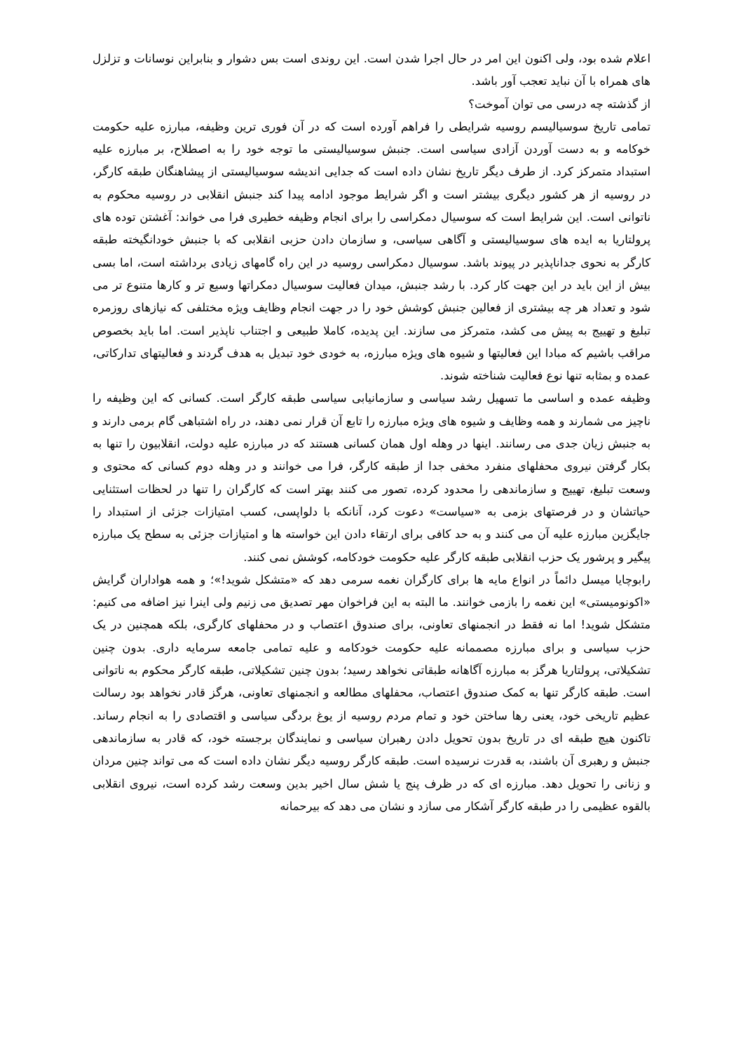اعلام شده بود، ولی اکنون این امر در حال اجرا شدن است. این روندی است بس دشوار و بنابراین نوسانات و تزلزل های همراه با آن نباید تعجب آور باشد.
از گذشته چه درسی می توان آموخت؟
تمامی تاریخ سوسیالیسم روسیه شرایطی را فراهم آورده است که در آن فوری ترین وظیفه، مبارزه علیه حکومت خوکامه و به دست آوردن آزادی سیاسی است. جنبش سوسیالیستی ما توجه خود را به اصطلاح، بر مبارزه علیه استبداد متمرکز کرد. از طرف دیگر تاریخ نشان داده است که جدایی اندیشه سوسیالیستی از پیشاهنگان طبقه کارگر، در روسیه از هر کشور دیگری بیشتر است و اگر شرایط موجود ادامه پیدا کند جنبش انقلابی در روسیه محکوم به ناتوانی است. این شرایط است که سوسیال دمکراسی را برای انجام وظیفه خطیری فرا می خواند: آغشتن توده های پرولتاریا به ایده های سوسیالیستی و آگاهی سیاسی، و سازمان دادن حزبی انقلابی که با جنبش خودانگیخته طبقه کارگر به نحوی جداناپذیر در پیوند باشد. سوسیال دمکراسی روسیه در این راه گامهای زیادی برداشته است، اما بسی بیش از این باید در این جهت کار کرد. با رشد جنبش، میدان فعالیت سوسیال دمکراتها وسیع تر و کارها متنوع تر می شود و تعداد هر چه بیشتری از فعالین جنبش کوشش خود را در جهت انجام وظایف ویژه مختلفی که نیازهای روزمره تبلیغ و تهییج به پیش می کشد، متمرکز می سازند. این پدیده، کاملا طبیعی و اجتناب ناپذیر است. اما باید بخصوص مراقب باشیم که مبادا این فعالیتها و شیوه های ویژه مبارزه، به خودی خود تبدیل به هدف گردند و فعالیتهای تدارکاتی، عمده و بمثابه تنها نوع فعالیت شناخته شوند.
وظیفه عمده و اساسی ما تسهیل رشد سیاسی و سازمانیابی سیاسی طبقه کارگر است. کسانی که این وظیفه را ناچیز می شمارند و همه وظایف و شیوه های ویژه مبارزه را تابع آن قرار نمی دهند، در راه اشتباهی گام برمی دارند و به جنبش زیان جدی می رسانند. اینها در وهله اول همان کسانی هستند که در مبارزه علیه دولت، انقلابیون را تنها به بکار گرفتن نیروی محفلهای منفرد مخفی جدا از طبقه کارگر، فرا می خوانند و در وهله دوم کسانی که محتوی و وسعت تبلیغ، تهییج و سازماندهی را محدود کرده، تصور می کنند بهتر است که کارگران را تنها در لحظات استثنایی حیاتشان و در فرصتهای بزمی به «سیاست» دعوت کرد، آنانکه با دلواپسی، کسب امتیازات جزئی از استبداد را جایگزین مبارزه علیه آن می کنند و به حد کافی برای ارتقاء دادن این خواسته ها و امتیازات جزئی به سطح یک مبارزه پیگیر و پرشور یک حزب انقلابی طبقه کارگر علیه حکومت خودکامه، کوشش نمی کنند.
رابوچایا میسل دائماً در انواع مایه ها برای کارگران نغمه سرمی دهد که «متشکل شوید!»؛ و همه هواداران گرایش «اکونومیستی» این نغمه را بازمی خوانند. ما البته به این فراخوان مهر تصدیق می زنیم ولی اینرا نیز اضافه می کنیم: متشکل شوید! اما نه فقط در انجمنهای تعاونی، برای صندوق اعتصاب و در محفلهای کارگری، بلکه همچنین در یک حزب سیاسی و برای مبارزه مصممانه علیه حکومت خودکامه و علیه تمامی جامعه سرمایه داری. بدون چنین تشکیلاتی، پرولتاریا هرگز به مبارزه آگاهانه طبقاتی نخواهد رسید؛ بدون چنین تشکیلاتی، طبقه کارگر محکوم به ناتوانی است. طبقه کارگر تنها به کمک صندوق اعتصاب، محفلهای مطالعه و انجمنهای تعاونی، هرگز قادر نخواهد بود رسالت عظیم تاریخی خود، یعنی رها ساختن خود و تمام مردم روسیه از یوغ بردگی سیاسی و اقتصادی را به انجام رساند. تاکنون هیچ طبقه ای در تاریخ بدون تحویل دادن رهبران سیاسی و نمایندگان برجسته خود، که قادر به سازماندهی جنبش و رهبری آن باشند، به قدرت نرسیده است. طبقه کارگر روسیه دیگر نشان داده است که می تواند چنین مردان و زنانی را تحویل دهد. مبارزه ای که در ظرف پنج یا شش سال اخیر بدین وسعت رشد کرده است، نیروی انقلابی بالقوه عظیمی را در طبقه کارگر آشکار می سازد و نشان می دهد که بیرحمانه